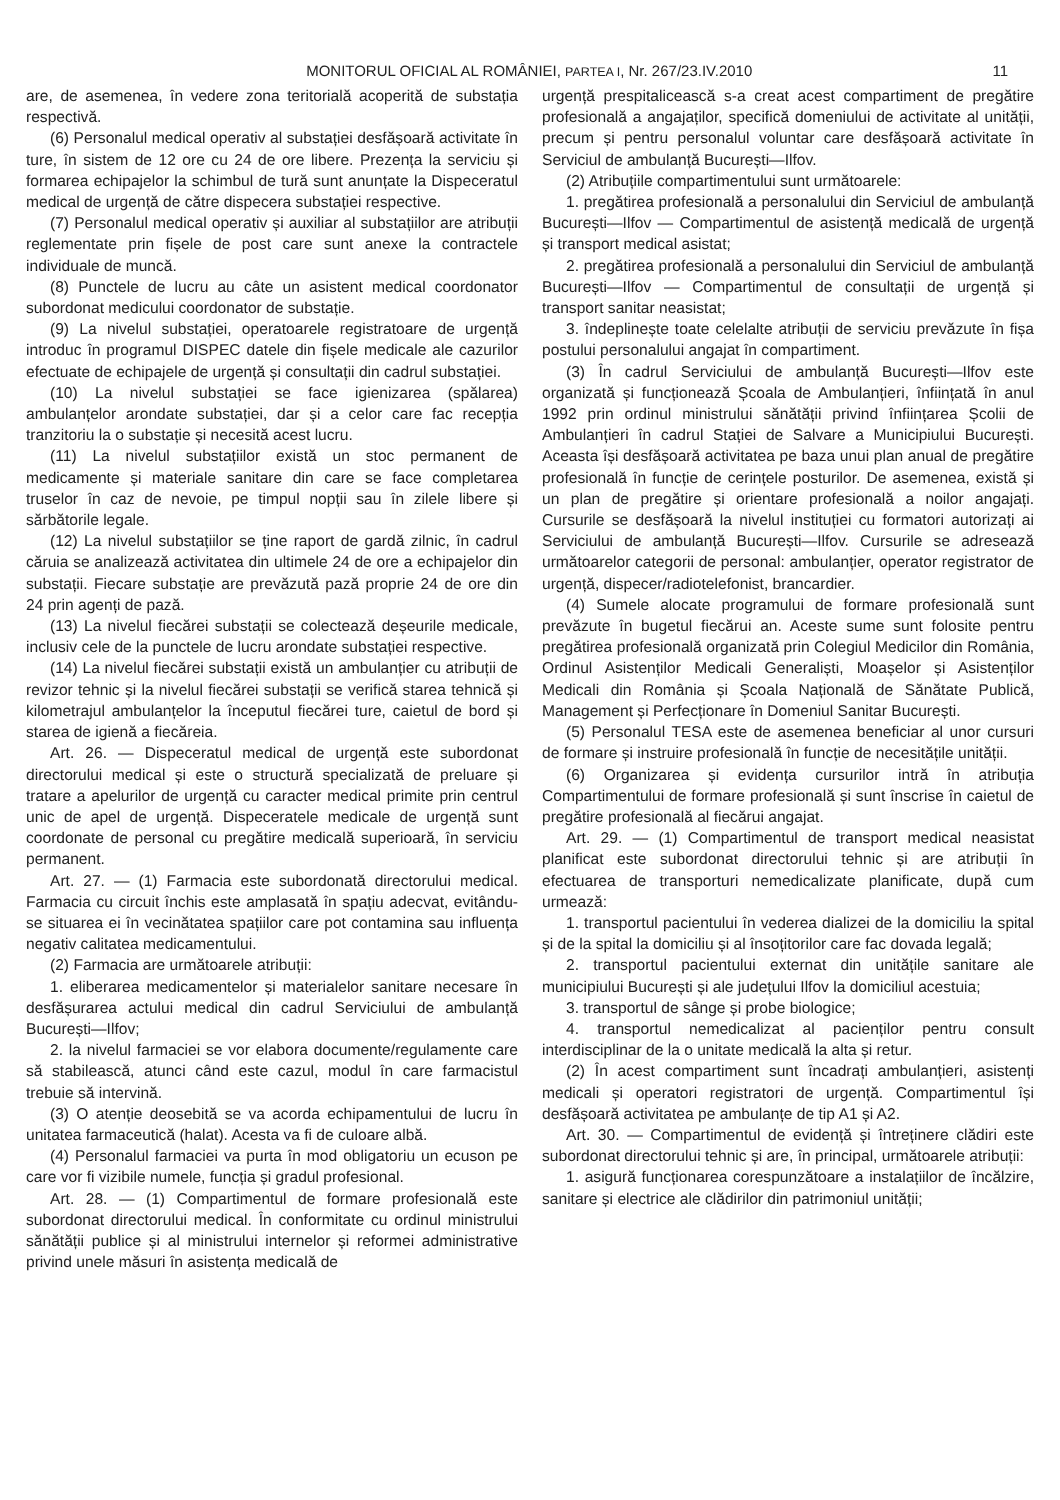MONITORUL OFICIAL AL ROMÂNIEI, PARTEA I, Nr. 267/23.IV.2010 11
are, de asemenea, în vedere zona teritorială acoperită de substația respectivă.
(6) Personalul medical operativ al substației desfășoară activitate în ture, în sistem de 12 ore cu 24 de ore libere. Prezența la serviciu și formarea echipajelor la schimbul de tură sunt anunțate la Dispeceratul medical de urgență de către dispecera substației respective.
(7) Personalul medical operativ și auxiliar al substațiilor are atribuții reglementate prin fișele de post care sunt anexe la contractele individuale de muncă.
(8) Punctele de lucru au câte un asistent medical coordonator subordonat medicului coordonator de substație.
(9) La nivelul substației, operatoarele registratoare de urgență introduc în programul DISPEC datele din fișele medicale ale cazurilor efectuate de echipajele de urgență și consultații din cadrul substației.
(10) La nivelul substației se face igienizarea (spălarea) ambulanțelor arondate substației, dar și a celor care fac recepția tranzitoriu la o substație și necesită acest lucru.
(11) La nivelul substațiilor există un stoc permanent de medicamente și materiale sanitare din care se face completarea truselor în caz de nevoie, pe timpul nopții sau în zilele libere și sărbătorile legale.
(12) La nivelul substațiilor se ține raport de gardă zilnic, în cadrul căruia se analizează activitatea din ultimele 24 de ore a echipajelor din substații. Fiecare substație are prevăzută pază proprie 24 de ore din 24 prin agenți de pază.
(13) La nivelul fiecărei substații se colectează deșeurile medicale, inclusiv cele de la punctele de lucru arondate substației respective.
(14) La nivelul fiecărei substații există un ambulanțier cu atribuții de revizor tehnic și la nivelul fiecărei substații se verifică starea tehnică și kilometrajul ambulanțelor la începutul fiecărei ture, caietul de bord și starea de igienă a fiecăreia.
Art. 26. — Dispeceratul medical de urgență este subordonat directorului medical și este o structură specializată de preluare și tratare a apelurilor de urgență cu caracter medical primite prin centrul unic de apel de urgență. Dispeceratele medicale de urgență sunt coordonate de personal cu pregătire medicală superioară, în serviciu permanent.
Art. 27. — (1) Farmacia este subordonată directorului medical. Farmacia cu circuit închis este amplasată în spațiu adecvat, evitându-se situarea ei în vecinătatea spațiilor care pot contamina sau influența negativ calitatea medicamentului.
(2) Farmacia are următoarele atribuții:
1. eliberarea medicamentelor și materialelor sanitare necesare în desfășurarea actului medical din cadrul Serviciului de ambulanță București—Ilfov;
2. la nivelul farmaciei se vor elabora documente/regulamente care să stabilească, atunci când este cazul, modul în care farmacistul trebuie să intervină.
(3) O atenție deosebită se va acorda echipamentului de lucru în unitatea farmaceutică (halat). Acesta va fi de culoare albă.
(4) Personalul farmaciei va purta în mod obligatoriu un ecuson pe care vor fi vizibile numele, funcția și gradul profesional.
Art. 28. — (1) Compartimentul de formare profesională este subordonat directorului medical. În conformitate cu ordinul ministrului sănătății publice și al ministrului internelor și reformei administrative privind unele măsuri în asistența medicală de
urgență prespitalicească s-a creat acest compartiment de pregătire profesională a angajaților, specifică domeniului de activitate al unității, precum și pentru personalul voluntar care desfășoară activitate în Serviciul de ambulanță București—Ilfov.
(2) Atribuțiile compartimentului sunt următoarele:
1. pregătirea profesională a personalului din Serviciul de ambulanță București—Ilfov — Compartimentul de asistență medicală de urgență și transport medical asistat;
2. pregătirea profesională a personalului din Serviciul de ambulanță București—Ilfov — Compartimentul de consultații de urgență și transport sanitar neasistat;
3. îndeplinește toate celelalte atribuții de serviciu prevăzute în fișa postului personalului angajat în compartiment.
(3) În cadrul Serviciului de ambulanță București—Ilfov este organizată și funcționează Școala de Ambulanțieri, înființată în anul 1992 prin ordinul ministrului sănătății privind înființarea Școlii de Ambulanțieri în cadrul Stației de Salvare a Municipiului București. Aceasta își desfășoară activitatea pe baza unui plan anual de pregătire profesională în funcție de cerințele posturilor. De asemenea, există și un plan de pregătire și orientare profesională a noilor angajați. Cursurile se desfășoară la nivelul instituției cu formatori autorizați ai Serviciului de ambulanță București—Ilfov. Cursurile se adresează următoarelor categorii de personal: ambulanțier, operator registrator de urgență, dispecer/radiotelefonist, brancardier.
(4) Sumele alocate programului de formare profesională sunt prevăzute în bugetul fiecărui an. Aceste sume sunt folosite pentru pregătirea profesională organizată prin Colegiul Medicilor din România, Ordinul Asistenților Medicali Generaliști, Moașelor și Asistenților Medicali din România și Școala Națională de Sănătate Publică, Management și Perfecționare în Domeniul Sanitar București.
(5) Personalul TESA este de asemenea beneficiar al unor cursuri de formare și instruire profesională în funcție de necesitățile unității.
(6) Organizarea și evidența cursurilor intră în atribuția Compartimentului de formare profesională și sunt înscrise în caietul de pregătire profesională al fiecărui angajat.
Art. 29. — (1) Compartimentul de transport medical neasistat planificat este subordonat directorului tehnic și are atribuții în efectuarea de transporturi nemedicalizate planificate, după cum urmează:
1. transportul pacientului în vederea dializei de la domiciliu la spital și de la spital la domiciliu și al însoțitorilor care fac dovada legală;
2. transportul pacientului externat din unitățile sanitare ale municipiului București și ale județului Ilfov la domiciliul acestuia;
3. transportul de sânge și probe biologice;
4. transportul nemedicalizat al pacienților pentru consult interdisciplinar de la o unitate medicală la alta și retur.
(2) În acest compartiment sunt încadrați ambulanțieri, asistenți medicali și operatori registratori de urgență. Compartimentul își desfășoară activitatea pe ambulanțe de tip A1 și A2.
Art. 30. — Compartimentul de evidență și întreținere clădiri este subordonat directorului tehnic și are, în principal, următoarele atribuții:
1. asigură funcționarea corespunzătoare a instalațiilor de încălzire, sanitare și electrice ale clădirilor din patrimoniul unității;